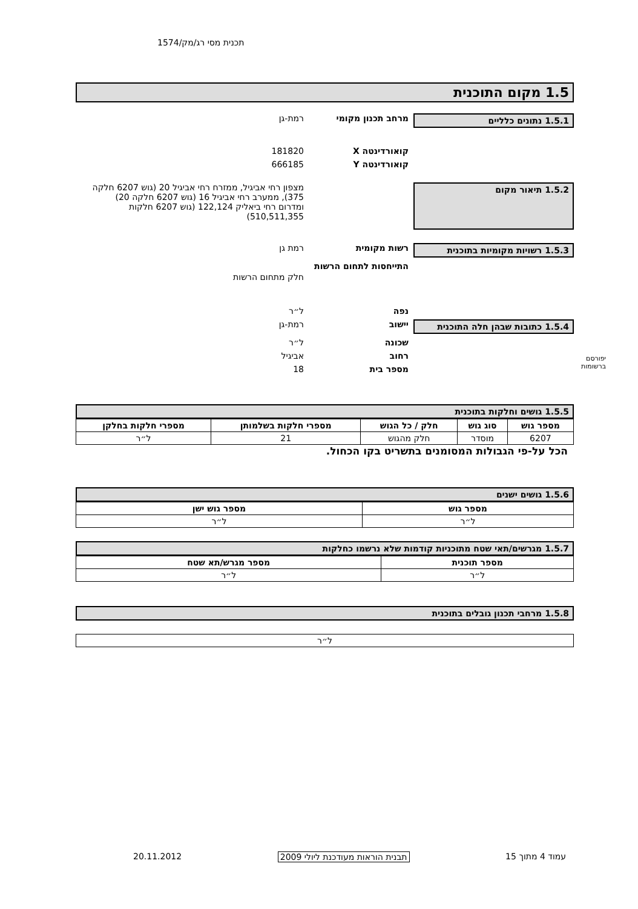תכנית מסי רג/מק/1574
יפורסם
ברשומות
1.5 מקום התוכנית
1.5.1 נתונים כלליים מרחב תכנון מקומי רמת-גן
קואורדינטה X 181820
קואורדינטה Y 666185
1.5.2 תיאור מקום
מצפון רחי אביגיל, ממזרח רחי אביגיל 20 (גוש 6207 חלקה 375), ממערב רחי אביגיל 16 (גוש 6207 חלקה 20) ומדרום רחי ביאליק 122,124 (גוש 6207 חלקות 510,511,355)
1.5.3 רשויות מקומיות בתוכנית רשות מקומית רמת גן
התייחסות לתחום הרשות
חלק מתחום הרשות
נפה ל״ר
1.5.4 כתובות שבהן חלה התוכנית יישוב רמת-גן
שכונה ל״ר
רחוב אביגיל
מספר בית 18
1.5.5 גושים וחלקות בתוכנית
| מספר גוש | סוג גוש | חלק / כל הגוש | מספרי חלקות בשלמותן | מספרי חלקות בחלקן |
| --- | --- | --- | --- | --- |
| 6207 | מוסדר | חלק מהגוש | 21 | ל״ר |
הכל על-פי הגבולות המסומנים בתשריט בקו הכחול.
1.5.6 גושים ישנים
| מספר גוש | מספר גוש ישן |
| --- | --- |
| ל״ר | ל״ר |
1.5.7 מגרשים/תאי שטח מתוכניות קודמות שלא נרשמו כחלקות
| מספר תוכנית | מספר מגרש/תא שטח |
| --- | --- |
| ל״ר | ל״ר |
1.5.8 מרחבי תכנון גובלים בתוכנית
| ל״ר |
עמוד 4 מתוך 15 תבנית הוראות מעודכנת ליולי 2009 20.11.2012